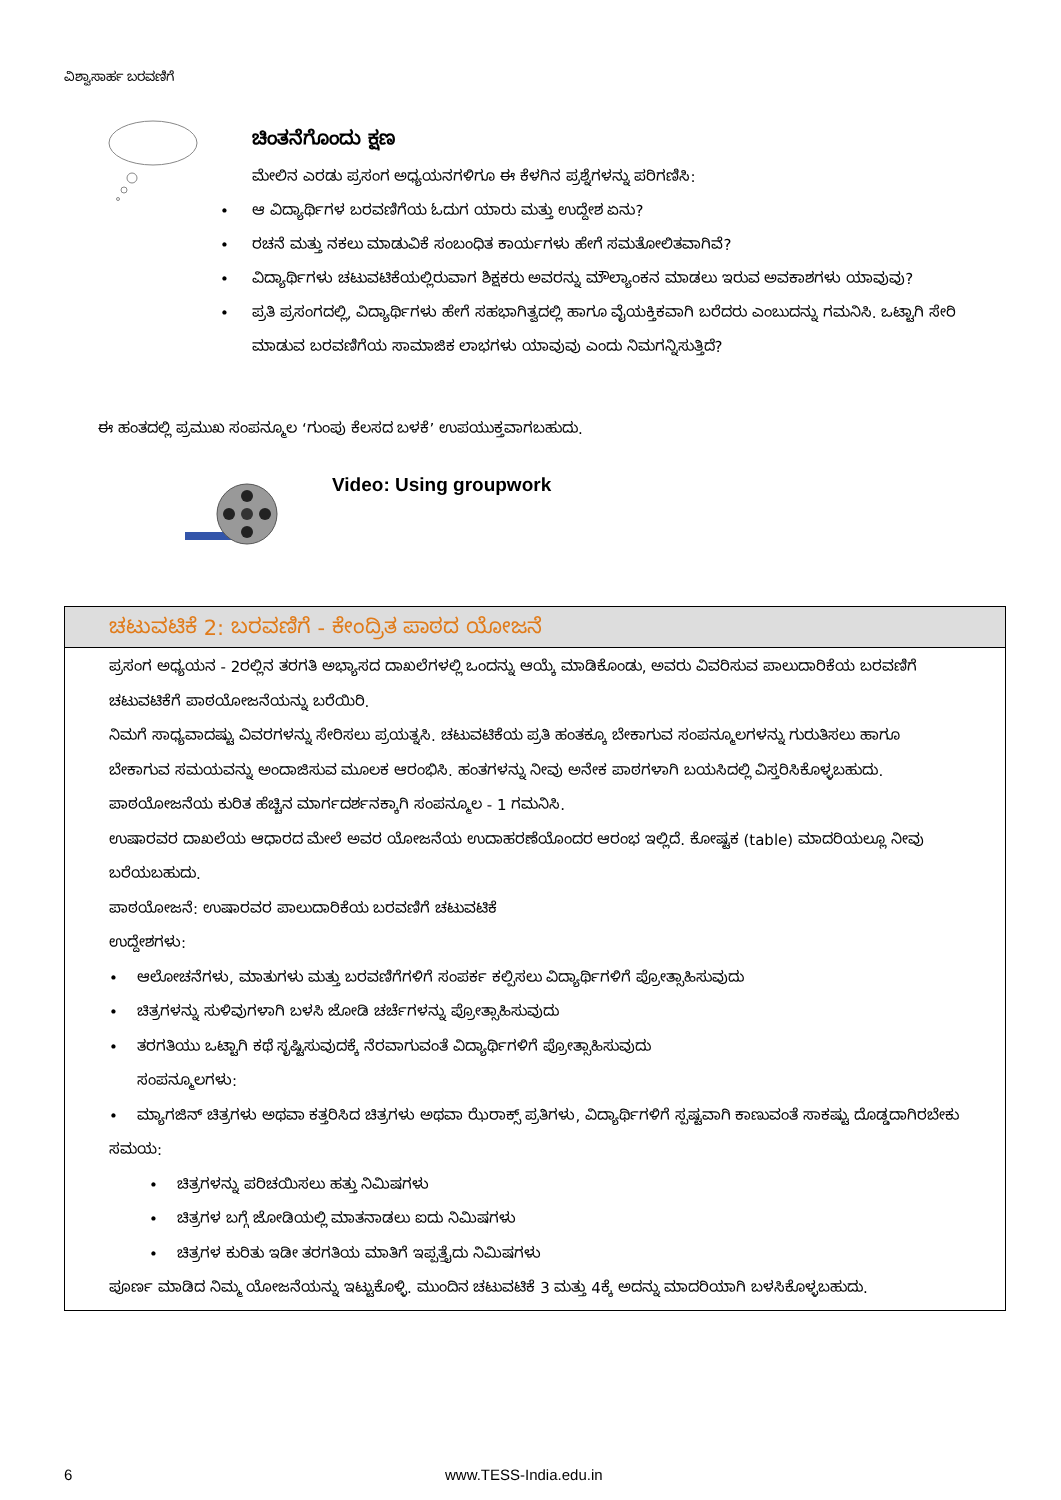ವಿಶ್ವಾಸಾರ್ಹ ಬರವಣಿಗೆ
ಚಿಂತನೆಗೊಂದು ಕ್ಷಣ
ಮೇಲಿನ ಎರಡು ಪ್ರಸಂಗ ಅಧ್ಯಯನಗಳಿಗೂ ಈ ಕೆಳಗಿನ ಪ್ರಶ್ನೆಗಳನ್ನು ಪರಿಗಣಿಸಿ:
ಆ ವಿದ್ಯಾರ್ಥಿಗಳ ಬರವಣಿಗೆಯ ಓದುಗ ಯಾರು ಮತ್ತು ಉದ್ದೇಶ ಏನು?
ರಚನೆ ಮತ್ತು ನಕಲು ಮಾಡುವಿಕೆ ಸಂಬಂಧಿತ ಕಾರ್ಯಗಳು ಹೇಗೆ ಸಮತೋಲಿತವಾಗಿವೆ?
ವಿದ್ಯಾರ್ಥಿಗಳು ಚಟುವಟಿಕೆಯಲ್ಲಿರುವಾಗ ಶಿಕ್ಷಕರು ಅವರನ್ನು ಮೌಲ್ಯಾಂಕನ ಮಾಡಲು ಇರುವ ಅವಕಾಶಗಳು ಯಾವುವು?
ಪ್ರತಿ ಪ್ರಸಂಗದಲ್ಲಿ, ವಿದ್ಯಾರ್ಥಿಗಳು ಹೇಗೆ ಸಹಭಾಗಿತ್ವದಲ್ಲಿ ಹಾಗೂ ವೈಯಕ್ತಿಕವಾಗಿ ಬರೆದರು ಎಂಬುದನ್ನು ಗಮನಿಸಿ. ಒಟ್ಟಾಗಿ ಸೇರಿ ಮಾಡುವ ಬರವಣಿಗೆಯ ಸಾಮಾಜಿಕ ಲಾಭಗಳು ಯಾವುವು ಎಂದು ನಿಮಗನ್ನಿಸುತ್ತಿದೆ?
ಈ ಹಂತದಲ್ಲಿ ಪ್ರಮುಖ ಸಂಪನ್ಮೂಲ ‘ಗುಂಪು ಕೆಲಸದ ಬಳಕೆ’ ಉಪಯುಕ್ತವಾಗಬಹುದು.
Video: Using groupwork
ಚಟುವಟಿಕೆ 2: ಬರವಣಿಗೆ - ಕೇಂದ್ರಿತ ಪಾಠದ ಯೋಜನೆ
ಪ್ರಸಂಗ ಅಧ್ಯಯನ - 2ರಲ್ಲಿನ ತರಗತಿ ಅಭ್ಯಾಸದ ದಾಖಲೆಗಳಲ್ಲಿ ಒಂದನ್ನು ಆಯ್ಕೆ ಮಾಡಿಕೊಂಡು, ಅವರು ವಿವರಿಸುವ ಪಾಲುದಾರಿಕೆಯ ಬರವಣಿಗೆ ಚಟುವಟಿಕೆಗೆ ಪಾಠಯೋಜನೆಯನ್ನು ಬರೆಯಿರಿ.
ನಿಮಗೆ ಸಾಧ್ಯವಾದಷ್ಟು ವಿವರಗಳನ್ನು ಸೇರಿಸಲು ಪ್ರಯತ್ನಸಿ. ಚಟುವಟಿಕೆಯ ಪ್ರತಿ ಹಂತಕ್ಕೂ ಬೇಕಾಗುವ ಸಂಪನ್ಮೂಲಗಳನ್ನು ಗುರುತಿಸಲು ಹಾಗೂ ಬೇಕಾಗುವ ಸಮಯವನ್ನು ಅಂದಾಜಿಸುವ ಮೂಲಕ ಆರಂಭಿಸಿ. ಹಂತಗಳನ್ನು ನೀವು ಅನೇಕ ಪಾಠಗಳಾಗಿ ಬಯಸಿದಲ್ಲಿ ವಿಸ್ತರಿಸಿಕೊಳ್ಳಬಹುದು.
ಪಾಠಯೋಜನೆಯ ಕುರಿತ ಹೆಚ್ಚಿನ ಮಾರ್ಗದರ್ಶನಕ್ಕಾಗಿ ಸಂಪನ್ಮೂಲ - 1 ಗಮನಿಸಿ.
ಉಷಾರವರ ದಾಖಲೆಯ ಆಧಾರದ ಮೇಲೆ ಅವರ ಯೋಜನೆಯ ಉದಾಹರಣೆಯೊಂದರ ಆರಂಭ ಇಲ್ಲಿದೆ. ಕೋಷ್ಟಕ (table) ಮಾದರಿಯಲ್ಲೂ ನೀವು ಬರೆಯಬಹುದು.
ಪಾಠಯೋಜನೆ: ಉಷಾರವರ ಪಾಲುದಾರಿಕೆಯ ಬರವಣಿಗೆ ಚಟುವಟಿಕೆ
ಉದ್ದೇಶಗಳು:
ಆಲೋಚನೆಗಳು, ಮಾತುಗಳು ಮತ್ತು ಬರವಣಿಗೆಗಳಿಗೆ ಸಂಪರ್ಕ ಕಲ್ಪಿಸಲು ವಿದ್ಯಾರ್ಥಿಗಳಿಗೆ ಪ್ರೋತ್ಸಾಹಿಸುವುದು
ಚಿತ್ರಗಳನ್ನು ಸುಳಿವುಗಳಾಗಿ ಬಳಸಿ ಜೋಡಿ ಚರ್ಚೆಗಳನ್ನು ಪ್ರೋತ್ಸಾಹಿಸುವುದು
ತರಗತಿಯು ಒಟ್ಟಾಗಿ ಕಥೆ ಸೃಷ್ಟಿಸುವುದಕ್ಕೆ ನೆರವಾಗುವಂತೆ ವಿದ್ಯಾರ್ಥಿಗಳಿಗೆ ಪ್ರೋತ್ಸಾಹಿಸುವುದು
ಸಂಪನ್ಮೂಲಗಳು:
ಮ್ಯಾಗಜಿನ್ ಚಿತ್ರಗಳು ಅಥವಾ ಕತ್ತರಿಸಿದ ಚಿತ್ರಗಳು ಅಥವಾ ಝೆರಾಕ್ಸ್ ಪ್ರತಿಗಳು, ವಿದ್ಯಾರ್ಥಿಗಳಿಗೆ ಸ್ಪಷ್ಟವಾಗಿ ಕಾಣುವಂತೆ ಸಾಕಷ್ಟು ದೊಡ್ಡದಾಗಿರಬೇಕು
ಸಮಯ:
ಚಿತ್ರಗಳನ್ನು ಪರಿಚಯಿಸಲು ಹತ್ತು ನಿಮಿಷಗಳು
ಚಿತ್ರಗಳ ಬಗ್ಗೆ ಜೋಡಿಯಲ್ಲಿ ಮಾತನಾಡಲು ಐದು ನಿಮಿಷಗಳು
ಚಿತ್ರಗಳ ಕುರಿತು ಇಡೀ ತರಗತಿಯ ಮಾತಿಗೆ ಇಪ್ಪತ್ತೈದು ನಿಮಿಷಗಳು
ಪೂರ್ಣ ಮಾಡಿದ ನಿಮ್ಮ ಯೋಜನೆಯನ್ನು ಇಟ್ಟುಕೊಳ್ಳಿ. ಮುಂದಿನ ಚಟುವಟಿಕೆ 3 ಮತ್ತು 4ಕ್ಕೆ ಅದನ್ನು ಮಾದರಿಯಾಗಿ ಬಳಸಿಕೊಳ್ಳಬಹುದು.
6 www.TESS-India.edu.in